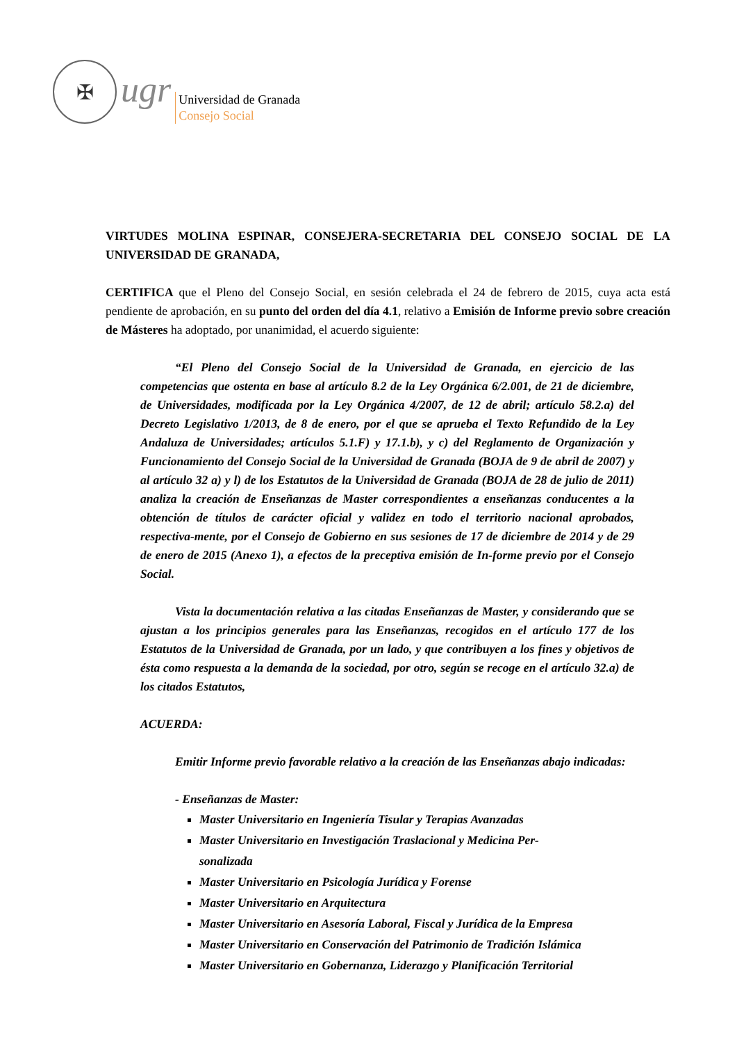✠
ugr
Universidad de Granada
Consejo Social
VIRTUDES MOLINA ESPINAR, CONSEJERA-SECRETARIA DEL CONSEJO SOCIAL DE LA UNIVERSIDAD DE GRANADA,
CERTIFICA que el Pleno del Consejo Social, en sesión celebrada el 24 de febrero de 2015, cuya acta está pendiente de aprobación, en su punto del orden del día 4.1, relativo a Emisión de Informe previo sobre creación de Másteres ha adoptado, por unanimidad, el acuerdo siguiente:
“El Pleno del Consejo Social de la Universidad de Granada, en ejercicio de las competencias que ostenta en base al artículo 8.2 de la Ley Orgánica 6/2.001, de 21 de diciembre, de Universidades, modificada por la Ley Orgánica 4/2007, de 12 de abril; artículo 58.2.a) del Decreto Legislativo 1/2013, de 8 de enero, por el que se aprueba el Texto Refundido de la Ley Andaluza de Universidades; artículos 5.1.F) y 17.1.b), y c) del Reglamento de Organización y Funcionamiento del Consejo Social de la Universidad de Granada (BOJA de 9 de abril de 2007) y al artículo 32 a) y l) de los Estatutos de la Universidad de Granada (BOJA de 28 de julio de 2011) analiza la creación de Enseñanzas de Master correspondientes a enseñanzas conducentes a la obtención de títulos de carácter oficial y validez en todo el territorio nacional aprobados, respectiva-mente, por el Consejo de Gobierno en sus sesiones de 17 de diciembre de 2014 y de 29 de enero de 2015 (Anexo 1), a efectos de la preceptiva emisión de In-forme previo por el Consejo Social.
Vista la documentación relativa a las citadas Enseñanzas de Master, y considerando que se ajustan a los principios generales para las Enseñanzas, recogidos en el artículo 177 de los Estatutos de la Universidad de Granada, por un lado, y que contribuyen a los fines y objetivos de ésta como respuesta a la demanda de la sociedad, por otro, según se recoge en el artículo 32.a) de los citados Estatutos,
ACUERDA:
Emitir Informe previo favorable relativo a la creación de las Enseñanzas abajo indicadas:
- Enseñanzas de Master:
Master Universitario en Ingeniería Tisular y Terapias Avanzadas
Master Universitario en Investigación Traslacional y Medicina Per-
sonalizada
Master Universitario en Psicología Jurídica y Forense
Master Universitario en Arquitectura
Master Universitario en Asesoría Laboral, Fiscal y Jurídica de la Empresa
Master Universitario en Conservación del Patrimonio de Tradición Islámica
Master Universitario en Gobernanza, Liderazgo y Planificación Territorial